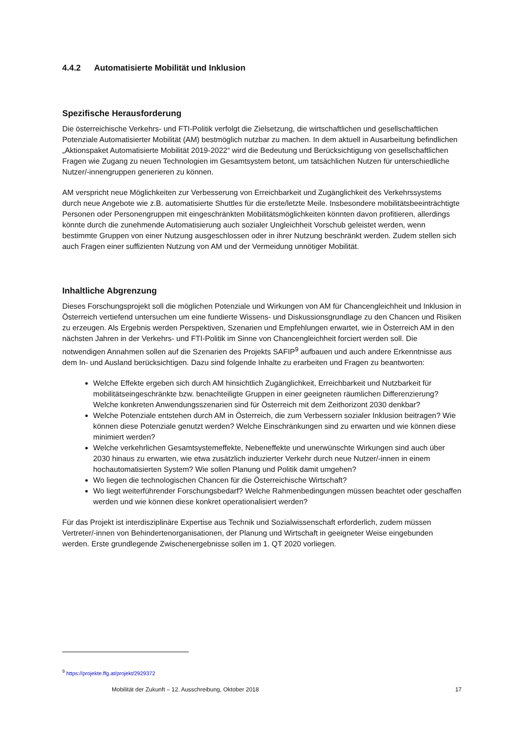4.4.2 Automatisierte Mobilität und Inklusion
Spezifische Herausforderung
Die österreichische Verkehrs- und FTI-Politik verfolgt die Zielsetzung, die wirtschaftlichen und gesellschaftlichen Potenziale Automatisierter Mobilität (AM) bestmöglich nutzbar zu machen. In dem aktuell in Ausarbeitung befindlichen „Aktionspaket Automatisierte Mobilität 2019-2022“ wird die Bedeutung und Berücksichtigung von gesellschaftlichen Fragen wie Zugang zu neuen Technologien im Gesamtsystem betont, um tatsächlichen Nutzen für unterschiedliche Nutzer/-innengruppen generieren zu können.
AM verspricht neue Möglichkeiten zur Verbesserung von Erreichbarkeit und Zugänglichkeit des Verkehrssystems durch neue Angebote wie z.B. automatisierte Shuttles für die erste/letzte Meile. Insbesondere mobilitätsbeeinträchtigte Personen oder Personengruppen mit eingeschränkten Mobilitätsmöglichkeiten könnten davon profitieren, allerdings könnte durch die zunehmende Automatisierung auch sozialer Ungleichheit Vorschub geleistet werden, wenn bestimmte Gruppen von einer Nutzung ausgeschlossen oder in ihrer Nutzung beschränkt werden. Zudem stellen sich auch Fragen einer suffizienten Nutzung von AM und der Vermeidung unnötiger Mobilität.
Inhaltliche Abgrenzung
Dieses Forschungsprojekt soll die möglichen Potenziale und Wirkungen von AM für Chancengleichheit und Inklusion in Österreich vertiefend untersuchen um eine fundierte Wissens- und Diskussionsgrundlage zu den Chancen und Risiken zu erzeugen. Als Ergebnis werden Perspektiven, Szenarien und Empfehlungen erwartet, wie in Österreich AM in den nächsten Jahren in der Verkehrs- und FTI-Politik im Sinne von Chancengleichheit forciert werden soll. Die notwendigen Annahmen sollen auf die Szenarien des Projekts SAFIP<sup>9</sup> aufbauen und auch andere Erkenntnisse aus dem In- und Ausland berücksichtigen. Dazu sind folgende Inhalte zu erarbeiten und Fragen zu beantworten:
Welche Effekte ergeben sich durch AM hinsichtlich Zugänglichkeit, Erreichbarkeit und Nutzbarkeit für mobilitätseingeschränkte bzw. benachteiligte Gruppen in einer geeigneten räumlichen Differenzierung? Welche konkreten Anwendungsszenarien sind für Österreich mit dem Zeithorizont 2030 denkbar?
Welche Potenziale entstehen durch AM in Österreich, die zum Verbessern sozialer Inklusion beitragen? Wie können diese Potenziale genutzt werden? Welche Einschränkungen sind zu erwarten und wie können diese minimiert werden?
Welche verkehrlichen Gesamtsystemeffekte, Nebeneffekte und unerwünschte Wirkungen sind auch über 2030 hinaus zu erwarten, wie etwa zusätzlich induzierter Verkehr durch neue Nutzer/-innen in einem hochautomatisierten System? Wie sollen Planung und Politik damit umgehen?
Wo liegen die technologischen Chancen für die Österreichische Wirtschaft?
Wo liegt weiterführender Forschungsbedarf? Welche Rahmenbedingungen müssen beachtet oder geschaffen werden und wie können diese konkret operationalisiert werden?
Für das Projekt ist interdisziplinäre Expertise aus Technik und Sozialwissenschaft erforderlich, zudem müssen Vertreter/-innen von Behindertenorganisationen, der Planung und Wirtschaft in geeigneter Weise eingebunden werden. Erste grundlegende Zwischenergebnisse sollen im 1. QT 2020 vorliegen.
<sup>9</sup> https://projekte.ffg.at/projekt/2929372
Mobilität der Zukunft – 12. Ausschreibung, Oktober 2018 17